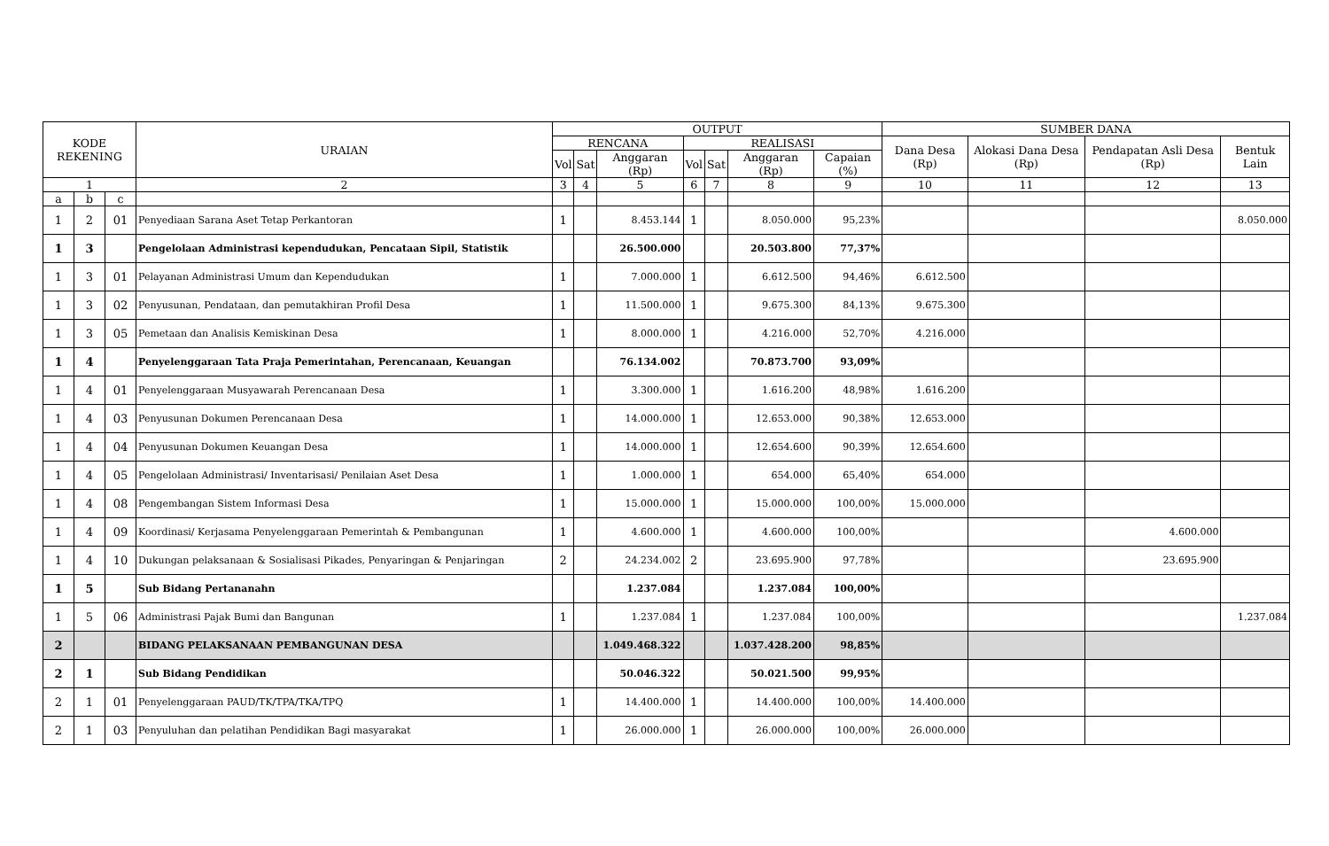| KODE REKENING | | | URAIAN | OUTPUT | | | | | | | SUMBER DANA | | | |
| --- | --- | --- | --- | --- | --- | --- | --- | --- | --- | --- | --- | --- | --- | --- |
| | | | | RENCANA | | | REALISASI | | | | Dana Desa (Rp) | Alokasi Dana Desa (Rp) | Pendapatan Asli Desa (Rp) | Bentuk Lain |
| | | | | Vol | Sat | Anggaran (Rp) | Vol | Sat | Anggaran (Rp) | Capaian (%) | | | | |
| 1 | | | 2 | 3 | 4 | 5 | 6 | 7 | 8 | 9 | 10 | 11 | 12 | 13 |
| a | b | c | | | | | | | | | | | | |
| 1 | 2 | 01 | Penyediaan Sarana Aset Tetap Perkantoran | 1 | | 8.453.144 | 1 | | 8.050.000 | 95,23% | | | | 8.050.000 |
| 1 | 3 | | Pengelolaan Administrasi kependudukan, Pencataan Sipil, Statistik | | | 26.500.000 | | | 20.503.800 | 77,37% | | | | |
| 1 | 3 | 01 | Pelayanan Administrasi Umum dan Kependudukan | 1 | | 7.000.000 | 1 | | 6.612.500 | 94,46% | 6.612.500 | | | |
| 1 | 3 | 02 | Penyusunan, Pendataan, dan pemutakhiran Profil Desa | 1 | | 11.500.000 | 1 | | 9.675.300 | 84,13% | 9.675.300 | | | |
| 1 | 3 | 05 | Pemetaan dan Analisis Kemiskinan Desa | 1 | | 8.000.000 | 1 | | 4.216.000 | 52,70% | 4.216.000 | | | |
| 1 | 4 | | Penyelenggaraan Tata Praja Pemerintahan, Perencanaan, Keuangan | | | 76.134.002 | | | 70.873.700 | 93,09% | | | | |
| 1 | 4 | 01 | Penyelenggaraan Musyawarah Perencanaan Desa | 1 | | 3.300.000 | 1 | | 1.616.200 | 48,98% | 1.616.200 | | | |
| 1 | 4 | 03 | Penyusunan Dokumen Perencanaan Desa | 1 | | 14.000.000 | 1 | | 12.653.000 | 90,38% | 12.653.000 | | | |
| 1 | 4 | 04 | Penyusunan Dokumen Keuangan Desa | 1 | | 14.000.000 | 1 | | 12.654.600 | 90,39% | 12.654.600 | | | |
| 1 | 4 | 05 | Pengelolaan Administrasi/ Inventarisasi/ Penilaian Aset Desa | 1 | | 1.000.000 | 1 | | 654.000 | 65,40% | 654.000 | | | |
| 1 | 4 | 08 | Pengembangan Sistem Informasi Desa | 1 | | 15.000.000 | 1 | | 15.000.000 | 100,00% | 15.000.000 | | | |
| 1 | 4 | 09 | Koordinasi/ Kerjasama Penyelenggaraan Pemerintah & Pembangunan | 1 | | 4.600.000 | 1 | | 4.600.000 | 100,00% | | | 4.600.000 | |
| 1 | 4 | 10 | Dukungan pelaksanaan & Sosialisasi Pikades, Penyaringan & Penjaringan | 2 | | 24.234.002 | 2 | | 23.695.900 | 97,78% | | | 23.695.900 | |
| 1 | 5 | | Sub Bidang Pertananahn | | | 1.237.084 | | | 1.237.084 | 100,00% | | | | |
| 1 | 5 | 06 | Administrasi Pajak Bumi dan Bangunan | 1 | | 1.237.084 | 1 | | 1.237.084 | 100,00% | | | | 1.237.084 |
| 2 | | | BIDANG PELAKSANAAN PEMBANGUNAN DESA | | | 1.049.468.322 | | | 1.037.428.200 | 98,85% | | | | |
| 2 | 1 | | Sub Bidang Pendidikan | | | 50.046.322 | | | 50.021.500 | 99,95% | | | | |
| 2 | 1 | 01 | Penyelenggaraan PAUD/TK/TPA/TKA/TPQ | 1 | | 14.400.000 | 1 | | 14.400.000 | 100,00% | 14.400.000 | | | |
| 2 | 1 | 03 | Penyuluhan dan pelatihan Pendidikan Bagi masyarakat | 1 | | 26.000.000 | 1 | | 26.000.000 | 100,00% | 26.000.000 | | | |